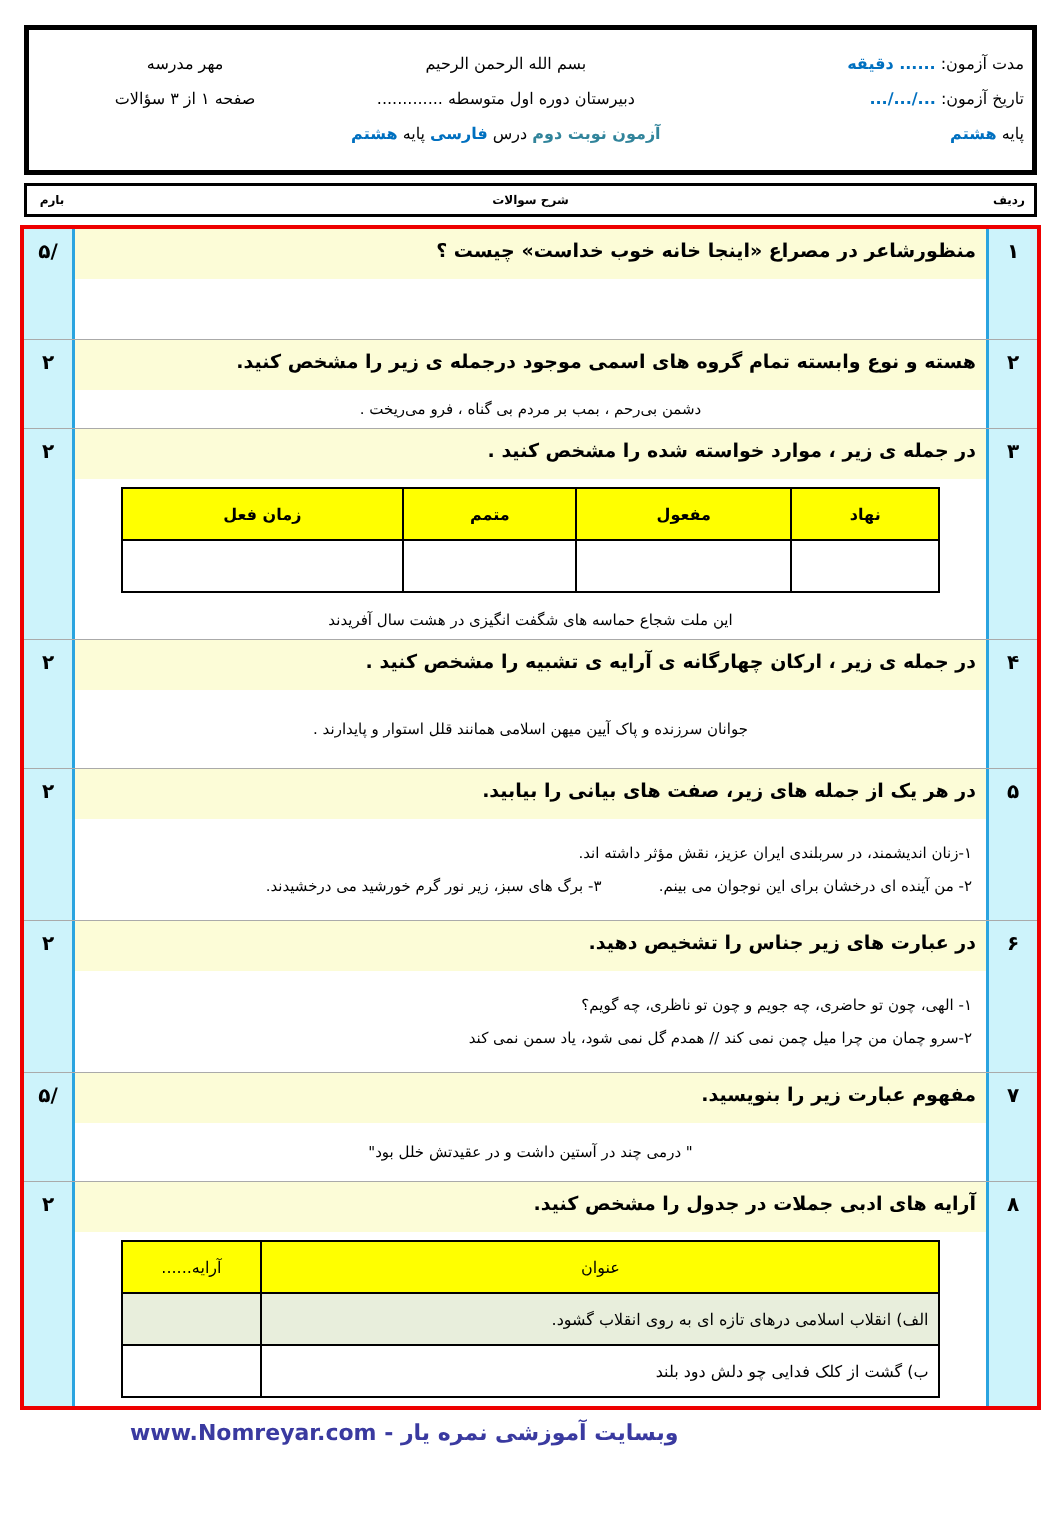مدت آزمون: ...... دقیقه
تاریخ آزمون: .../.../...
پایه هشتم
بسم الله الرحمن الرحیم
دبیرستان دوره اول متوسطه .............
آزمون نوبت دوم درس فارسی پایه هشتم
مهر مدرسه
صفحه ۱ از ۳ سؤالات
ردیف شرح سوالات بارم
۱ منظورشاعر در مصراع «اینجا خانه خوب خداست» چیست ؟
/۵
۲ هسته و نوع وابسته تمام گروه های اسمی موجود درجمله ی زیر را مشخص کنید.
دشمن بی‌رحم ، بمب بر مردم بی گناه ، فرو می‌ریخت .
۲
۳ در جمله ی زیر ، موارد خواسته شده را مشخص کنید .
| نهاد | مفعول | متمم | زمان فعل |
| --- | --- | --- | --- |
این ملت شجاع حماسه های شگفت انگیزی در هشت سال آفریدند
۲
۴ در جمله ی زیر ، ارکان چهارگانه ی آرایه ی تشبیه را مشخص کنید .
جوانان سرزنده و پاک آیین میهن اسلامی همانند قلل استوار و پایدارند .
۲
۵ در هر یک از جمله های زیر، صفت های بیانی را بیابید.
۱-زنان اندیشمند، در سربلندی ایران عزیز، نقش مؤثر داشته اند.
۲- من آینده ای درخشان برای این نوجوان می بینم. ۳- برگ های سبز، زیر نور گرم خورشید می درخشیدند.
۲
۶ در عبارت های زیر جناس را تشخیص دهید.
۱- الهی، چون تو حاضری، چه جویم و چون تو ناظری، چه گویم؟
۲-سرو چمان من چرا میل چمن نمی کند // همدم گل نمی شود، یاد سمن نمی کند
۲
۷ مفهوم عبارت زیر را بنویسید.
" درمی چند در آستین داشت و در عقیدتش خلل بود"
/۵
۸ آرایه های ادبی جملات در جدول را مشخص کنید.
| عنوان | آرایه...... |
| --- | --- |
| الف) انقلاب اسلامی درهای تازه ای به روی انقلاب گشود. | |
| ب) گشت از کلک فدایی چو دلش دود بلند | |
۲
وبسایت آموزشی نمره یار - www.Nomreyar.com